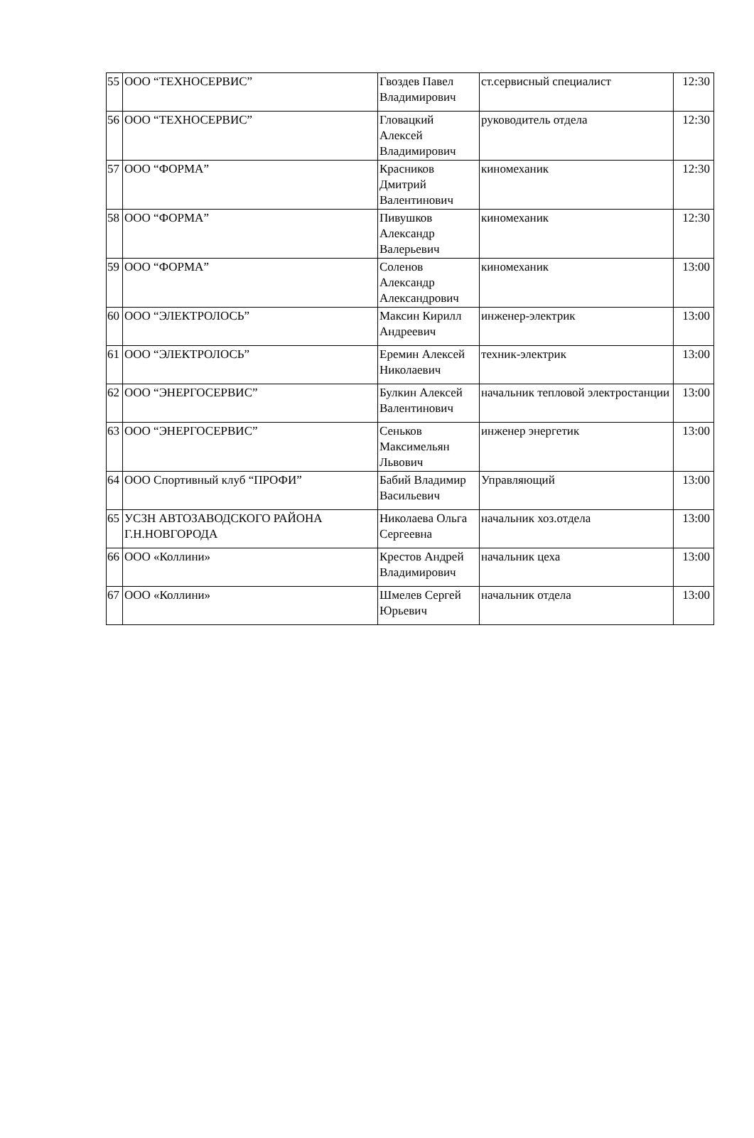| 55 | ООО “ТЕХНОСЕРВИС” | Гвоздев Павел Владимирович | ст.сервисный специалист | 12:30 |
| 56 | ООО “ТЕХНОСЕРВИС” | Гловацкий Алексей Владимирович | руководитель отдела | 12:30 |
| 57 | ООО “ФОРМА” | Красников Дмитрий Валентинович | киномеханик | 12:30 |
| 58 | ООО “ФОРМА” | Пивушков Александр Валерьевич | киномеханик | 12:30 |
| 59 | ООО “ФОРМА” | Соленов Александр Александрович | киномеханик | 13:00 |
| 60 | ООО “ЭЛЕКТРОЛОСЬ” | Максин Кирилл Андреевич | инженер-электрик | 13:00 |
| 61 | ООО “ЭЛЕКТРОЛОСЬ” | Еремин Алексей Николаевич | техник-электрик | 13:00 |
| 62 | ООО “ЭНЕРГОСЕРВИС” | Булкин Алексей Валентинович | начальник тепловой электростанции | 13:00 |
| 63 | ООО “ЭНЕРГОСЕРВИС” | Сеньков Максимельян Львович | инженер энергетик | 13:00 |
| 64 | ООО Спортивный клуб “ПРОФИ” | Бабий Владимир Васильевич | Управляющий | 13:00 |
| 65 | УСЗН АВТОЗАВОДСКОГО РАЙОНА Г.Н.НОВГОРОДА | Николаева Ольга Сергеевна | начальник хоз.отдела | 13:00 |
| 66 | ООО «Коллини» | Крестов Андрей Владимирович | начальник цеха | 13:00 |
| 67 | ООО «Коллини» | Шмелев Сергей Юрьевич | начальник отдела | 13:00 |